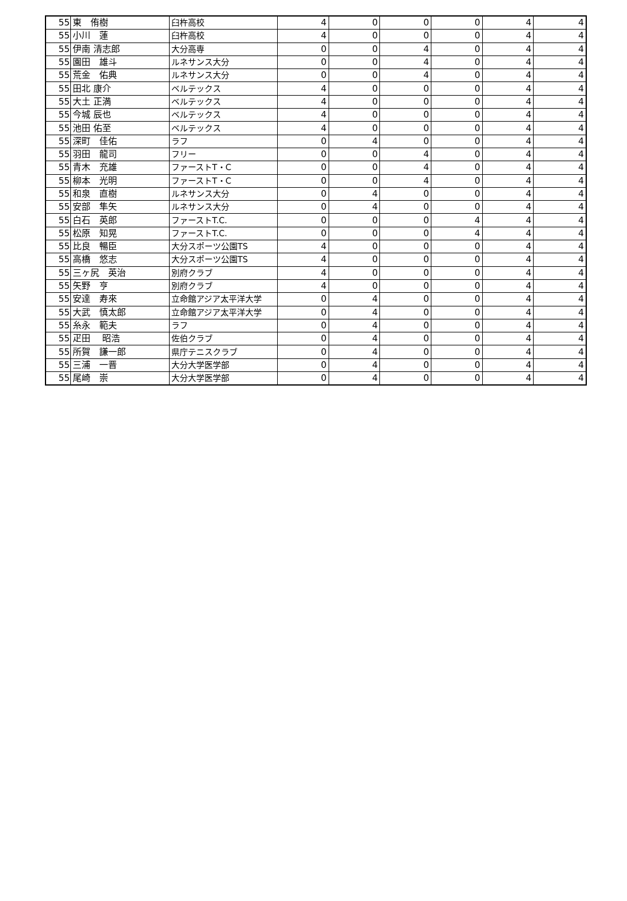| 55 | 東 侑樹 | 臼杵高校 | 4 | 0 | 0 | 0 | 4 | 4 |
| 55 | 小川 蓮 | 臼杵高校 | 4 | 0 | 0 | 0 | 4 | 4 |
| 55 | 伊南 清志郎 | 大分高専 | 0 | 0 | 4 | 0 | 4 | 4 |
| 55 | 園田 雄斗 | ルネサンス大分 | 0 | 0 | 4 | 0 | 4 | 4 |
| 55 | 荒金 佑典 | ルネサンス大分 | 0 | 0 | 4 | 0 | 4 | 4 |
| 55 | 田北 康介 | ベルテックス | 4 | 0 | 0 | 0 | 4 | 4 |
| 55 | 大土 正満 | ベルテックス | 4 | 0 | 0 | 0 | 4 | 4 |
| 55 | 今城 辰也 | ベルテックス | 4 | 0 | 0 | 0 | 4 | 4 |
| 55 | 池田 佑至 | ベルテックス | 4 | 0 | 0 | 0 | 4 | 4 |
| 55 | 深町 佳佑 | ラフ | 0 | 4 | 0 | 0 | 4 | 4 |
| 55 | 羽田 龍司 | フリー | 0 | 0 | 4 | 0 | 4 | 4 |
| 55 | 青木 充雄 | ファーストT・C | 0 | 0 | 4 | 0 | 4 | 4 |
| 55 | 柳本 光明 | ファーストT・C | 0 | 0 | 4 | 0 | 4 | 4 |
| 55 | 和泉 直樹 | ルネサンス大分 | 0 | 4 | 0 | 0 | 4 | 4 |
| 55 | 安部 隼矢 | ルネサンス大分 | 0 | 4 | 0 | 0 | 4 | 4 |
| 55 | 白石 英郎 | ファーストT.C. | 0 | 0 | 0 | 4 | 4 | 4 |
| 55 | 松原 知晃 | ファーストT.C. | 0 | 0 | 0 | 4 | 4 | 4 |
| 55 | 比良 暢臣 | 大分スポーツ公園TS | 4 | 0 | 0 | 0 | 4 | 4 |
| 55 | 高橋 悠志 | 大分スポーツ公園TS | 4 | 0 | 0 | 0 | 4 | 4 |
| 55 | 三ヶ尻 英治 | 別府クラブ | 4 | 0 | 0 | 0 | 4 | 4 |
| 55 | 矢野 亨 | 別府クラブ | 4 | 0 | 0 | 0 | 4 | 4 |
| 55 | 安達 寿來 | 立命館アジア太平洋大学 | 0 | 4 | 0 | 0 | 4 | 4 |
| 55 | 大武 慎太郎 | 立命館アジア太平洋大学 | 0 | 4 | 0 | 0 | 4 | 4 |
| 55 | 糸永 範夫 | ラフ | 0 | 4 | 0 | 0 | 4 | 4 |
| 55 | 疋田 昭浩 | 佐伯クラブ | 0 | 4 | 0 | 0 | 4 | 4 |
| 55 | 所賀 謙一郎 | 県庁テニスクラブ | 0 | 4 | 0 | 0 | 4 | 4 |
| 55 | 三浦 一晋 | 大分大学医学部 | 0 | 4 | 0 | 0 | 4 | 4 |
| 55 | 尾崎 崇 | 大分大学医学部 | 0 | 4 | 0 | 0 | 4 | 4 |